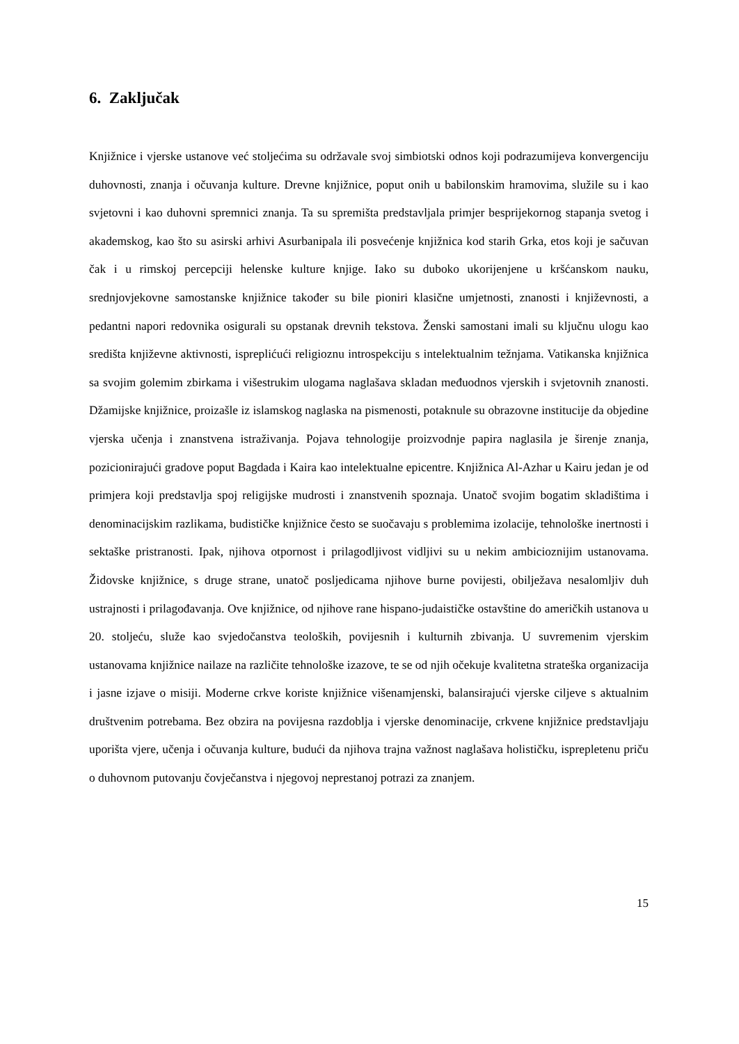6. Zaključak
Knjižnice i vjerske ustanove već stoljećima su održavale svoj simbiotski odnos koji podrazumijeva konvergenciju duhovnosti, znanja i očuvanja kulture. Drevne knjižnice, poput onih u babilonskim hramovima, služile su i kao svjetovni i kao duhovni spremnici znanja. Ta su spremišta predstavljala primjer besprijekornog stapanja svetog i akademskog, kao što su asirski arhivi Asurbanipala ili posvećenje knjižnica kod starih Grka, etos koji je sačuvan čak i u rimskoj percepciji helenske kulture knjige. Iako su duboko ukorijenjene u kršćanskom nauku, srednjovjekovne samostanske knjižnice također su bile pioniri klasične umjetnosti, znanosti i književnosti, a pedantni napori redovnika osigurali su opstanak drevnih tekstova. Ženski samostani imali su ključnu ulogu kao središta književne aktivnosti, ispreplićući religioznu introspekciju s intelektualnim težnjama. Vatikanska knjižnica sa svojim golemim zbirkama i višestrukim ulogama naglašava skladan međuodnos vjerskih i svjetovnih znanosti. Džamijske knjižnice, proizašle iz islamskog naglaska na pismenosti, potaknule su obrazovne institucije da objedine vjerska učenja i znanstvena istraživanja. Pojava tehnologije proizvodnje papira naglasila je širenje znanja, pozicionirajući gradove poput Bagdada i Kaira kao intelektualne epicentre. Knjižnica Al-Azhar u Kairu jedan je od primjera koji predstavlja spoj religijske mudrosti i znanstvenih spoznaja. Unatoč svojim bogatim skladištima i denominacijskim razlikama, budističke knjižnice često se suočavaju s problemima izolacije, tehnološke inertnosti i sektaške pristranosti. Ipak, njihova otpornost i prilagodljivost vidljivi su u nekim ambicioznijim ustanovama. Židovske knjižnice, s druge strane, unatoč posljedicama njihove burne povijesti, obilježava nesalomljiv duh ustrajnosti i prilagođavanja. Ove knjižnice, od njihove rane hispano-judaističke ostavštine do američkih ustanova u 20. stoljeću, služe kao svjedočanstva teoloških, povijesnih i kulturnih zbivanja. U suvremenim vjerskim ustanovama knjižnice nailaze na različite tehnološke izazove, te se od njih očekuje kvalitetna strateška organizacija i jasne izjave o misiji. Moderne crkve koriste knjižnice višenamjenski, balansirajući vjerske ciljeve s aktualnim društvenim potrebama. Bez obzira na povijesna razdoblja i vjerske denominacije, crkvene knjižnice predstavljaju uporišta vjere, učenja i očuvanja kulture, budući da njihova trajna važnost naglašava holističku, isprepletenu priču o duhovnom putovanju čovječanstva i njegovoj neprestanoj potrazi za znanjem.
15